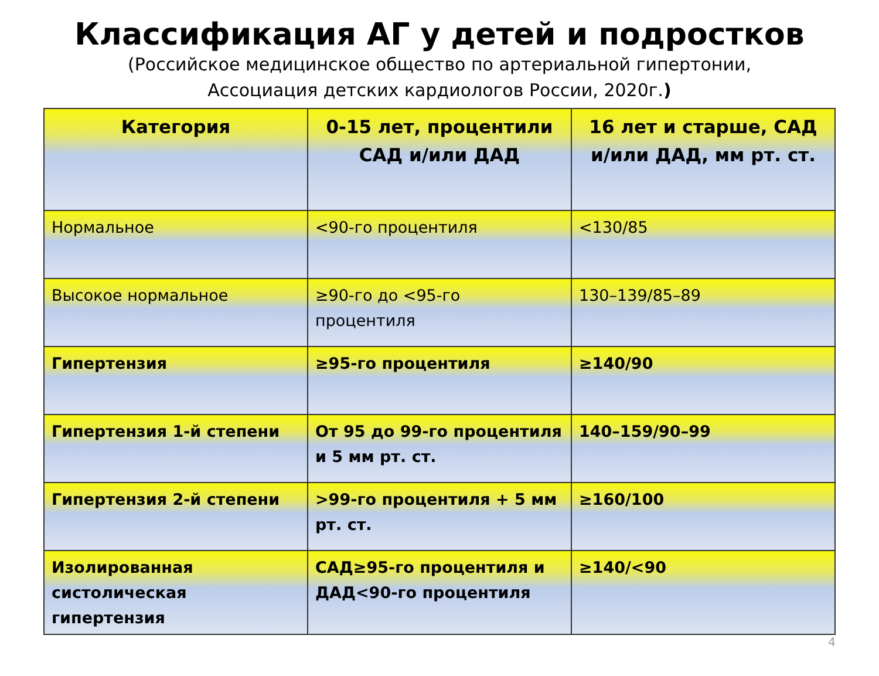Классификация АГ у детей и подростков
(Российское медицинское общество по артериальной гипертонии,
Ассоциация детских кардиологов России, 2020г.)
| Категория | 0-15 лет, процентили САД и/или ДАД | 16 лет и старше, САД и/или ДАД, мм рт. ст. |
| --- | --- | --- |
| Нормальное | <90-го процентиля | <130/85 |
| Высокое нормальное | ≥90-го до <95-го процентиля | 130–139/85–89 |
| Гипертензия | ≥95-го процентиля | ≥140/90 |
| Гипертензия 1-й степени | От 95 до 99-го процентиля и 5 мм рт. ст. | 140–159/90–99 |
| Гипертензия 2-й степени | >99-го процентиля + 5 мм рт. ст. | ≥160/100 |
| Изолированная систолическая гипертензия | САД≥95-го процентиля и ДАД<90-го процентиля | ≥140/<90 |
4